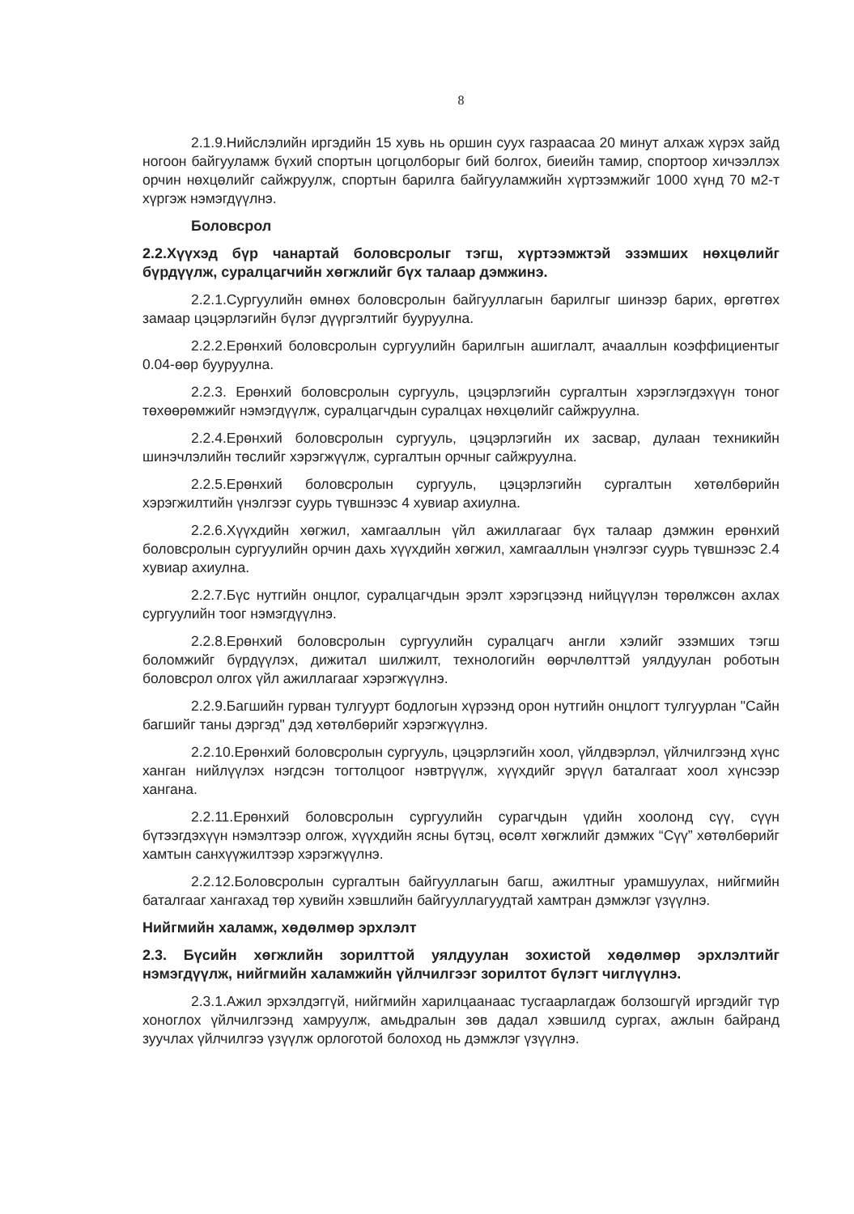8
2.1.9.Нийслэлийн иргэдийн 15 хувь нь оршин суух газраасаа 20 минут алхаж хүрэх зайд ногоон байгууламж бүхий спортын цогцолборыг бий болгох, биеийн тамир, спортоор хичээллэх орчин нөхцөлийг сайжруулж, спортын барилга байгууламжийн хүртээмжийг 1000 хүнд 70 м2-т хүргэж нэмэгдүүлнэ.
Боловсрол
2.2.Хүүхэд бүр чанартай боловсролыг тэгш, хүртээмжтэй эзэмших нөхцөлийг бүрдүүлж, суралцагчийн хөгжлийг бүх талаар дэмжинэ.
2.2.1.Сургуулийн өмнөх боловсролын байгууллагын барилгыг шинээр барих, өргөтгөх замаар цэцэрлэгийн бүлэг дүүргэлтийг бууруулна.
2.2.2.Ерөнхий боловсролын сургуулийн барилгын ашиглалт, ачааллын коэффициентыг 0.04-өөр бууруулна.
2.2.3. Ерөнхий боловсролын сургууль, цэцэрлэгийн сургалтын хэрэглэгдэхүүн тоног төхөөрөмжийг нэмэгдүүлж, суралцагчдын суралцах нөхцөлийг сайжруулна.
2.2.4.Ерөнхий боловсролын сургууль, цэцэрлэгийн их засвар, дулаан техникийн шинэчлэлийн төслийг хэрэгжүүлж, сургалтын орчныг сайжруулна.
2.2.5.Ерөнхий боловсролын сургууль, цэцэрлэгийн сургалтын хөтөлбөрийн хэрэгжилтийн үнэлгээг суурь түвшнээс 4 хувиар ахиулна.
2.2.6.Хүүхдийн хөгжил, хамгааллын үйл ажиллагааг бүх талаар дэмжин ерөнхий боловсролын сургуулийн орчин дахь хүүхдийн хөгжил, хамгааллын үнэлгээг суурь түвшнээс 2.4 хувиар ахиулна.
2.2.7.Бүс нутгийн онцлог, суралцагчдын эрэлт хэрэгцээнд нийцүүлэн төрөлжсөн ахлах сургуулийн тоог нэмэгдүүлнэ.
2.2.8.Ерөнхий боловсролын сургуулийн суралцагч англи хэлийг эзэмших тэгш боломжийг бүрдүүлэх, дижитал шилжилт, технологийн өөрчлөлттэй уялдуулан роботын боловсрол олгох үйл ажиллагааг хэрэгжүүлнэ.
2.2.9.Багшийн гурван тулгуурт бодлогын хүрээнд орон нутгийн онцлогт тулгуурлан "Сайн багшийг таны дэргэд" дэд хөтөлбөрийг хэрэгжүүлнэ.
2.2.10.Ерөнхий боловсролын сургууль, цэцэрлэгийн хоол, үйлдвэрлэл, үйлчилгээнд хүнс ханган нийлүүлэх нэгдсэн тогтолцоог нэвтрүүлж, хүүхдийг эрүүл баталгаат хоол хүнсээр хангана.
2.2.11.Ерөнхий боловсролын сургуулийн сурагчдын үдийн хоолонд сүү, сүүн бүтээгдэхүүн нэмэлтээр олгож, хүүхдийн ясны бүтэц, өсөлт хөгжлийг дэмжих “Сүү” хөтөлбөрийг хамтын санхүүжилтээр хэрэгжүүлнэ.
2.2.12.Боловсролын сургалтын байгууллагын багш, ажилтныг урамшуулах, нийгмийн баталгааг хангахад төр хувийн хэвшлийн байгууллагуудтай хамтран дэмжлэг үзүүлнэ.
Нийгмийн халамж, хөдөлмөр эрхлэлт
2.3. Бүсийн хөгжлийн зорилттой уялдуулан зохистой хөдөлмөр эрхлэлтийг нэмэгдүүлж, нийгмийн халамжийн үйлчилгээг зорилтот бүлэгт чиглүүлнэ.
2.3.1.Ажил эрхэлдэггүй, нийгмийн харилцаанаас тусгаарлагдаж болзошгүй иргэдийг түр хоноглох үйлчилгээнд хамруулж, амьдралын зөв дадал хэвшилд сургах, ажлын байранд зуучлах үйлчилгээ үзүүлж орлоготой болоход нь дэмжлэг үзүүлнэ.